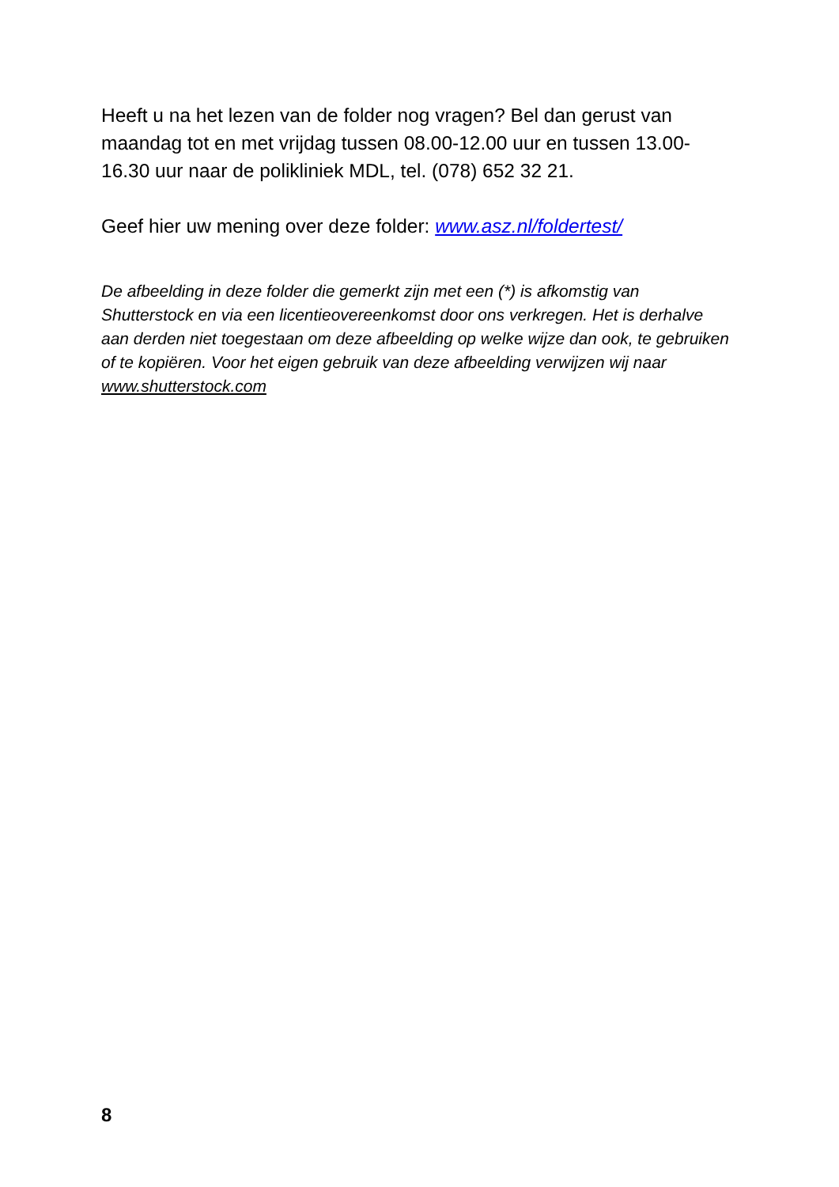Heeft u na het lezen van de folder nog vragen? Bel dan gerust van maandag tot en met vrijdag tussen 08.00-12.00 uur en tussen 13.00-16.30 uur naar de polikliniek MDL, tel. (078) 652 32 21.
Geef hier uw mening over deze folder: www.asz.nl/foldertest/
De afbeelding in deze folder die gemerkt zijn met een (*) is afkomstig van Shutterstock en via een licentieovereenkomst door ons verkregen. Het is derhalve aan derden niet toegestaan om deze afbeelding op welke wijze dan ook, te gebruiken of te kopiëren. Voor het eigen gebruik van deze afbeelding verwijzen wij naar www.shutterstock.com
8